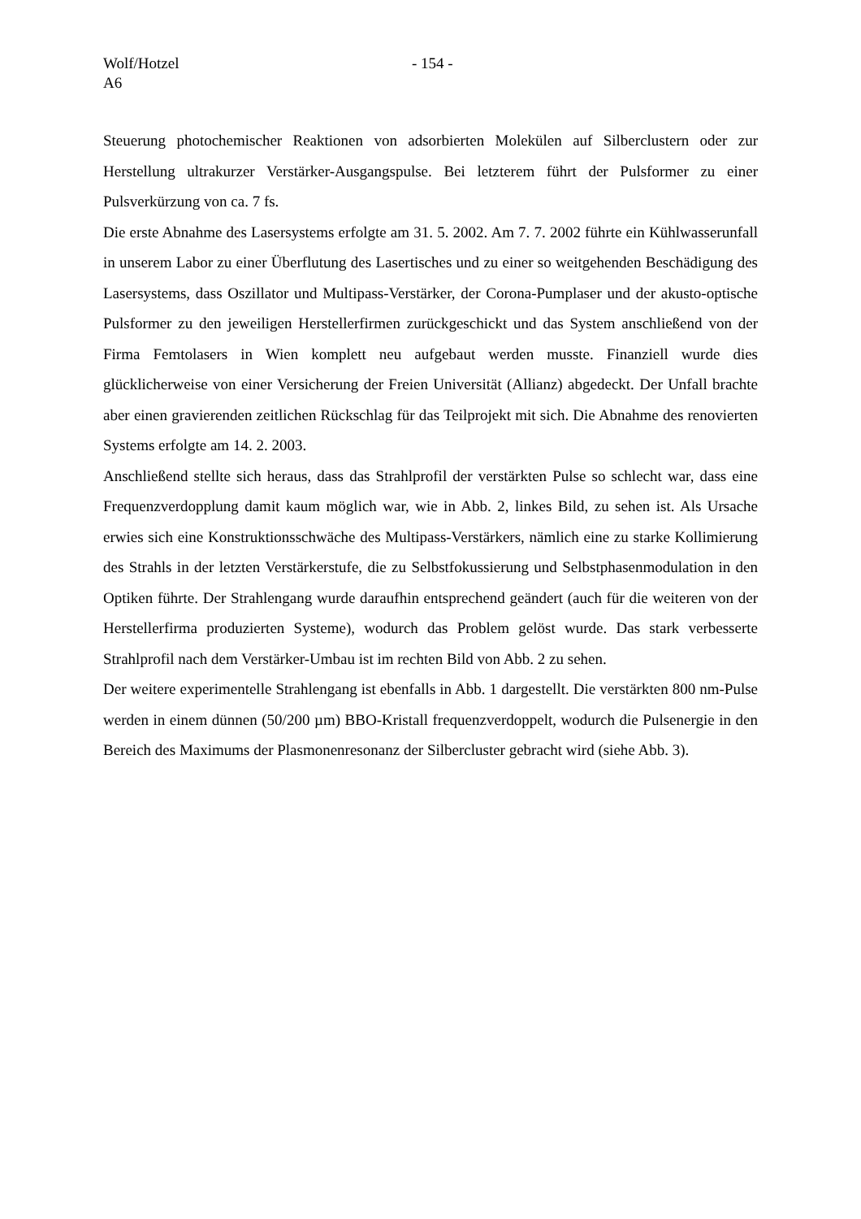Wolf/Hotzel - 154 -
A6
Steuerung photochemischer Reaktionen von adsorbierten Molekülen auf Silberclustern oder zur Herstellung ultrakurzer Verstärker-Ausgangspulse. Bei letzterem führt der Pulsformer zu einer Pulsverkürzung von ca. 7 fs.
Die erste Abnahme des Lasersystems erfolgte am 31. 5. 2002. Am 7. 7. 2002 führte ein Kühl­wasserunfall in unserem Labor zu einer Überflutung des Lasertisches und zu einer so weit­gehenden Beschädigung des Lasersystems, dass Oszillator und Multipass-Verstärker, der Corona-Pumplaser und der akusto-optische Pulsformer zu den jeweiligen Herstellerfirmen zurückgeschickt und das System anschließend von der Firma Femtolasers in Wien komplett neu aufgebaut werden musste. Finanziell wurde dies glücklicherweise von einer Versicherung der Freien Universität (Allianz) abgedeckt. Der Unfall brachte aber einen gravierenden zeit­lichen Rückschlag für das Teilprojekt mit sich. Die Abnahme des renovierten Systems erfolgte am 14. 2. 2003.
Anschließend stellte sich heraus, dass das Strahlprofil der verstärkten Pulse so schlecht war, dass eine Frequenzverdopplung damit kaum möglich war, wie in Abb. 2, linkes Bild, zu sehen ist. Als Ursache erwies sich eine Konstruktionsschwäche des Multipass-Verstärkers, nämlich eine zu starke Kollimierung des Strahls in der letzten Verstärkerstufe, die zu Selbst­fokussierung und Selbstphasenmodulation in den Optiken führte. Der Strahlengang wurde daraufhin entsprechend geändert (auch für die weiteren von der Herstellerfirma produzierten Systeme), wodurch das Problem gelöst wurde. Das stark verbesserte Strahlprofil nach dem Verstärker-Umbau ist im rechten Bild von Abb. 2 zu sehen.
Der weitere experimentelle Strahlengang ist ebenfalls in Abb. 1 dargestellt. Die verstärkten 800 nm-Pulse werden in einem dünnen (50/200 µm) BBO-Kristall frequenzverdoppelt, wodurch die Pulsenergie in den Bereich des Maximums der Plasmonenresonanz der Silber­cluster gebracht wird (siehe Abb. 3).